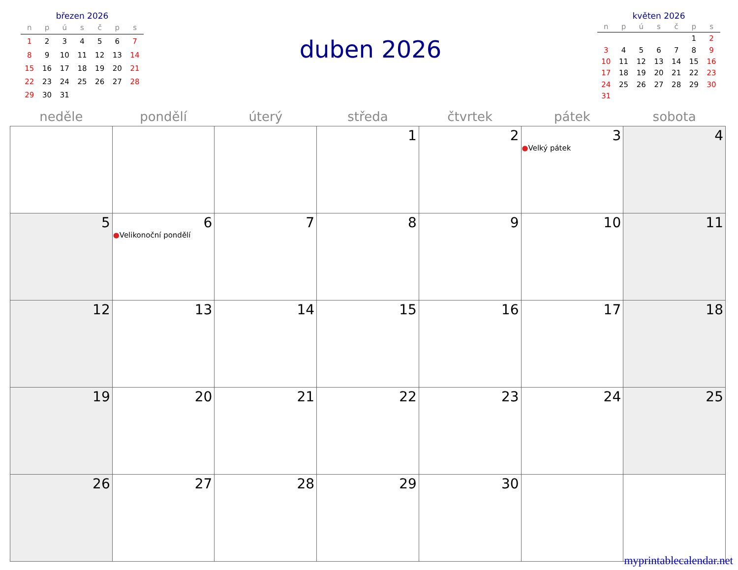březen 2026
| n | p | ú | s | č | p | s |
| --- | --- | --- | --- | --- | --- | --- |
| 1 | 2 | 3 | 4 | 5 | 6 | 7 |
| 8 | 9 | 10 | 11 | 12 | 13 | 14 |
| 15 | 16 | 17 | 18 | 19 | 20 | 21 |
| 22 | 23 | 24 | 25 | 26 | 27 | 28 |
| 29 | 30 | 31 | | | | |
duben 2026
květen 2026
| n | p | ú | s | č | p | s |
| --- | --- | --- | --- | --- | --- | --- |
| | | | | | 1 | 2 |
| 3 | 4 | 5 | 6 | 7 | 8 | 9 |
| 10 | 11 | 12 | 13 | 14 | 15 | 16 |
| 17 | 18 | 19 | 20 | 21 | 22 | 23 |
| 24 | 25 | 26 | 27 | 28 | 29 | 30 |
| 31 | | | | | | |
| neděle | pondělí | úterý | středa | čtvrtek | pátek | sobota |
| --- | --- | --- | --- | --- | --- | --- |
| | | | 1 | 2 | 3 ● Velký pátek | 4 |
| 5 | 6 ● Velikonoční pondělí | 7 | 8 | 9 | 10 | 11 |
| 12 | 13 | 14 | 15 | 16 | 17 | 18 |
| 19 | 20 | 21 | 22 | 23 | 24 | 25 |
| 26 | 27 | 28 | 29 | 30 | | |
myprintablecalendar.net